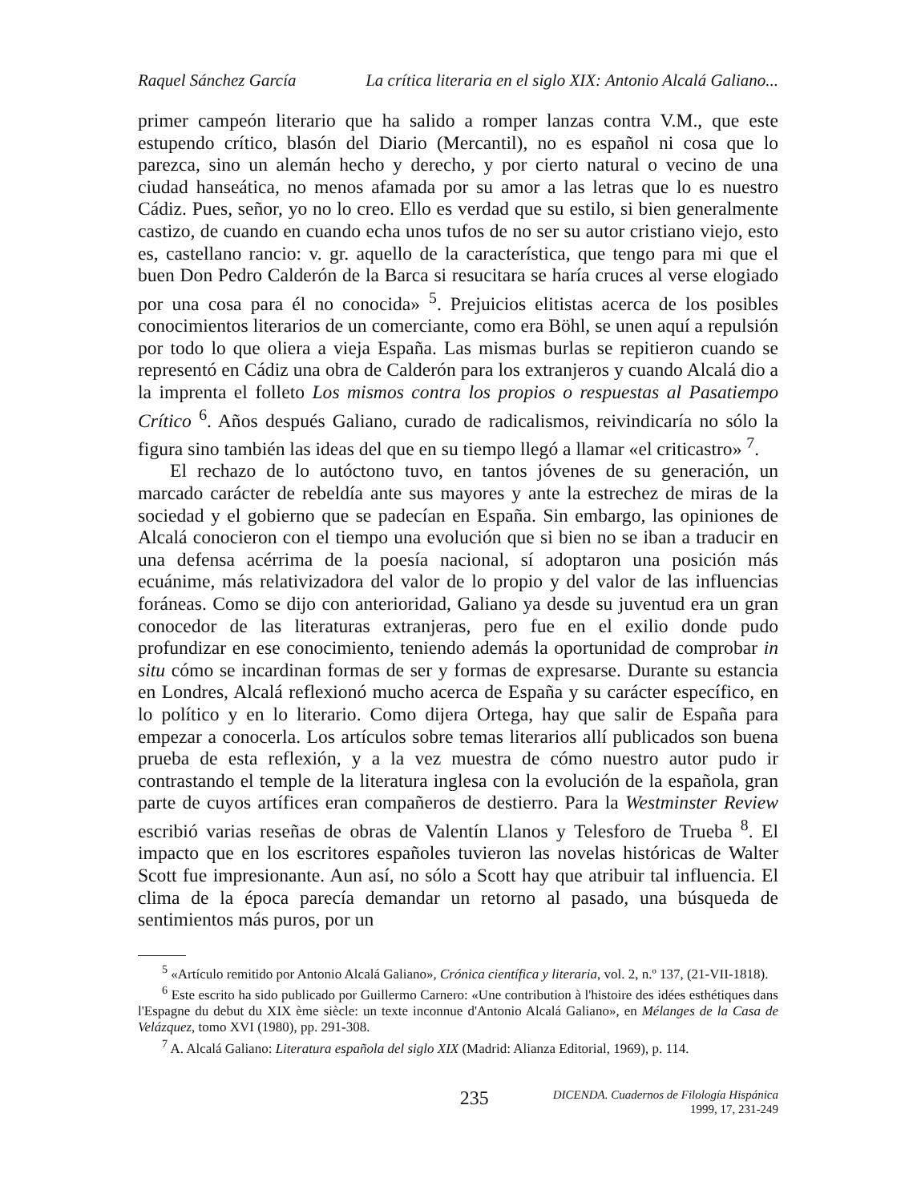Raquel Sánchez García La crítica literaria en el siglo XIX: Antonio Alcalá Galiano...
primer campeón literario que ha salido a romper lanzas contra V.M., que este estupendo crítico, blasón del Diario (Mercantil), no es español ni cosa que lo parezca, sino un alemán hecho y derecho, y por cierto natural o vecino de una ciudad hanseática, no menos afamada por su amor a las letras que lo es nuestro Cádiz. Pues, señor, yo no lo creo. Ello es verdad que su estilo, si bien generalmente castizo, de cuando en cuando echa unos tufos de no ser su autor cristiano viejo, esto es, castellano rancio: v. gr. aquello de la característica, que tengo para mi que el buen Don Pedro Calderón de la Barca si resucitara se haría cruces al verse elogiado por una cosa para él no conocida» <sup>5</sup>. Prejuicios elitistas acerca de los posibles conocimientos literarios de un comerciante, como era Böhl, se unen aquí a repulsión por todo lo que oliera a vieja España. Las mismas burlas se repitieron cuando se representó en Cádiz una obra de Calderón para los extranjeros y cuando Alcalá dio a la imprenta el folleto Los mismos contra los propios o respuestas al Pasatiempo Crítico <sup>6</sup>. Años después Galiano, curado de radicalismos, reivindicaría no sólo la figura sino también las ideas del que en su tiempo llegó a llamar «el criticastro» <sup>7</sup>.
El rechazo de lo autóctono tuvo, en tantos jóvenes de su generación, un marcado carácter de rebeldía ante sus mayores y ante la estrechez de miras de la sociedad y el gobierno que se padecían en España. Sin embargo, las opiniones de Alcalá conocieron con el tiempo una evolución que si bien no se iban a traducir en una defensa acérrima de la poesía nacional, sí adoptaron una posición más ecuánime, más relativizadora del valor de lo propio y del valor de las influencias foráneas. Como se dijo con anterioridad, Galiano ya desde su juventud era un gran conocedor de las literaturas extranjeras, pero fue en el exilio donde pudo profundizar en ese conocimiento, teniendo además la oportunidad de comprobar in situ cómo se incardinan formas de ser y formas de expresarse. Durante su estancia en Londres, Alcalá reflexionó mucho acerca de España y su carácter específico, en lo político y en lo literario. Como dijera Ortega, hay que salir de España para empezar a conocerla. Los artículos sobre temas literarios allí publicados son buena prueba de esta reflexión, y a la vez muestra de cómo nuestro autor pudo ir contrastando el temple de la literatura inglesa con la evolución de la española, gran parte de cuyos artífices eran compañeros de destierro. Para la Westminster Review escribió varias reseñas de obras de Valentín Llanos y Telesforo de Trueba <sup>8</sup>. El impacto que en los escritores españoles tuvieron las novelas históricas de Walter Scott fue impresionante. Aun así, no sólo a Scott hay que atribuir tal influencia. El clima de la época parecía demandar un retorno al pasado, una búsqueda de sentimientos más puros, por un
<sup>5</sup> «Artículo remitido por Antonio Alcalá Galiano», Crónica científica y literaria, vol. 2, n.º 137, (21-VII-1818).
<sup>6</sup> Este escrito ha sido publicado por Guillermo Carnero: «Une contribution à l'histoire des idées esthétiques dans l'Espagne du debut du XIX ème siècle: un texte inconnue d'Antonio Alcalá Galiano», en Mélanges de la Casa de Velázquez, tomo XVI (1980), pp. 291-308.
<sup>7</sup> A. Alcalá Galiano: Literatura española del siglo XIX (Madrid: Alianza Editorial, 1969), p. 114.
235
DICENDA. Cuadernos de Filología Hispánica
1999, 17, 231-249